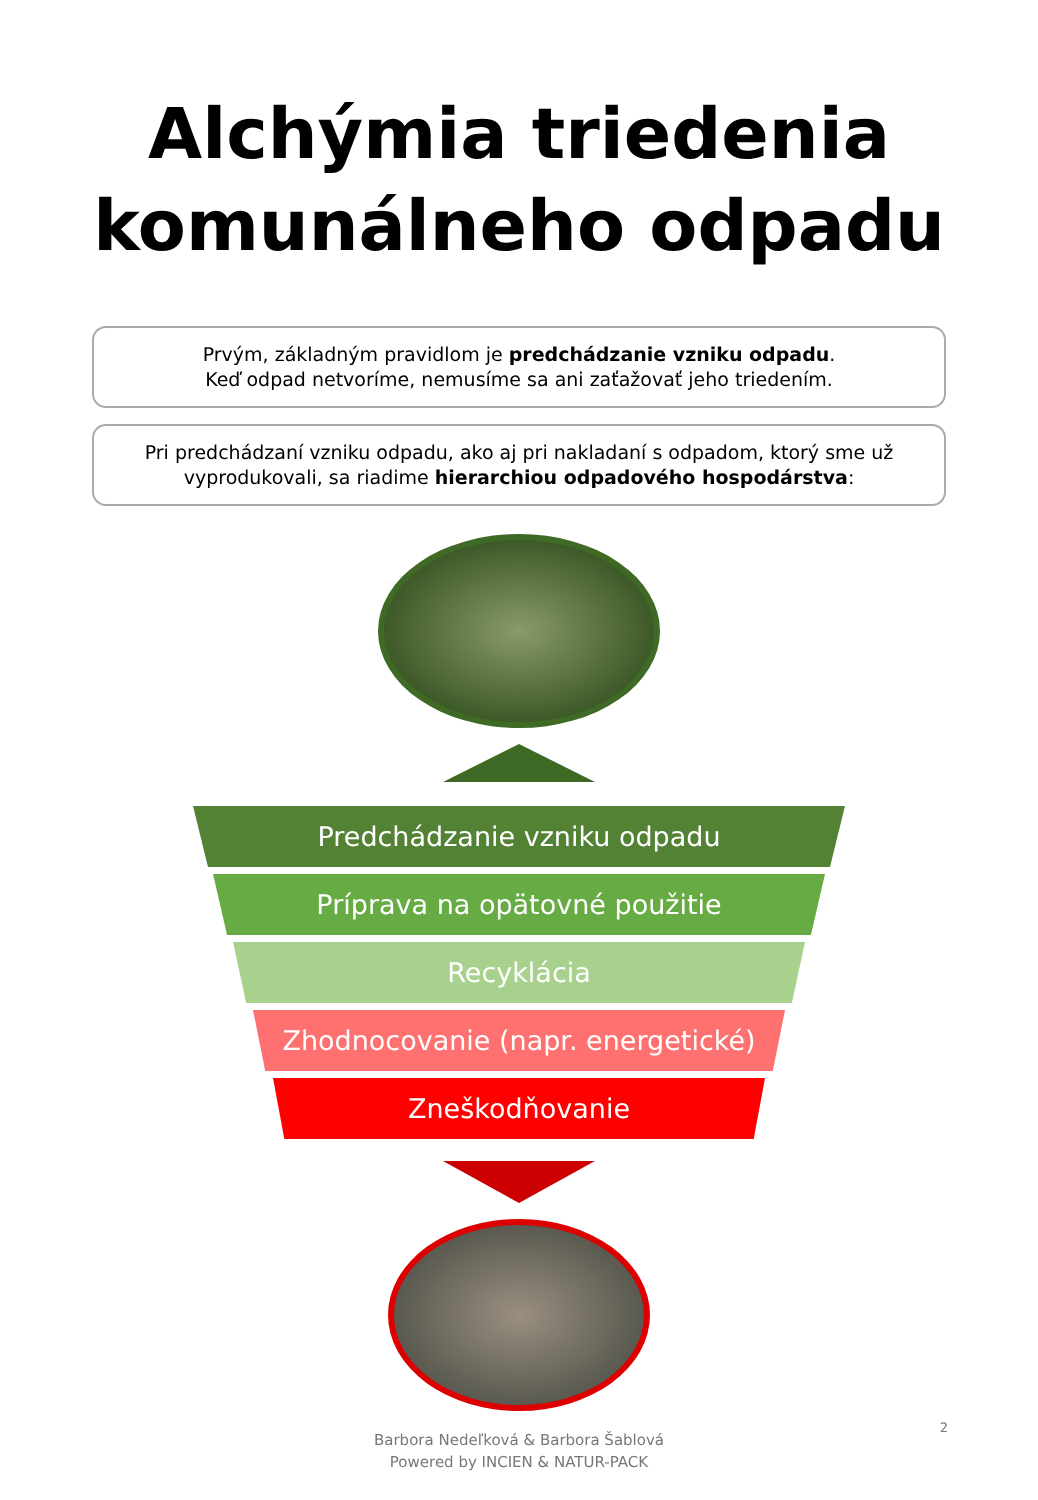Alchýmia triedenia
komunálneho odpadu
Prvým, základným pravidlom je predchádzanie vzniku odpadu.
Keď odpad netvoríme, nemusíme sa ani zaťažovať jeho triedením.
Pri predchádzaní vzniku odpadu, ako aj pri nakladaní s odpadom, ktorý sme už vyprodukovali, sa riadime hierarchiou odpadového hospodárstva:
Predchádzanie vzniku odpadu
Príprava na opätovné použitie
Recyklácia
Zhodnocovanie (napr. energetické)
Zneškodňovanie
Barbora Nedeľková & Barbora Šablová
Powered by INCIEN & NATUR-PACK
2